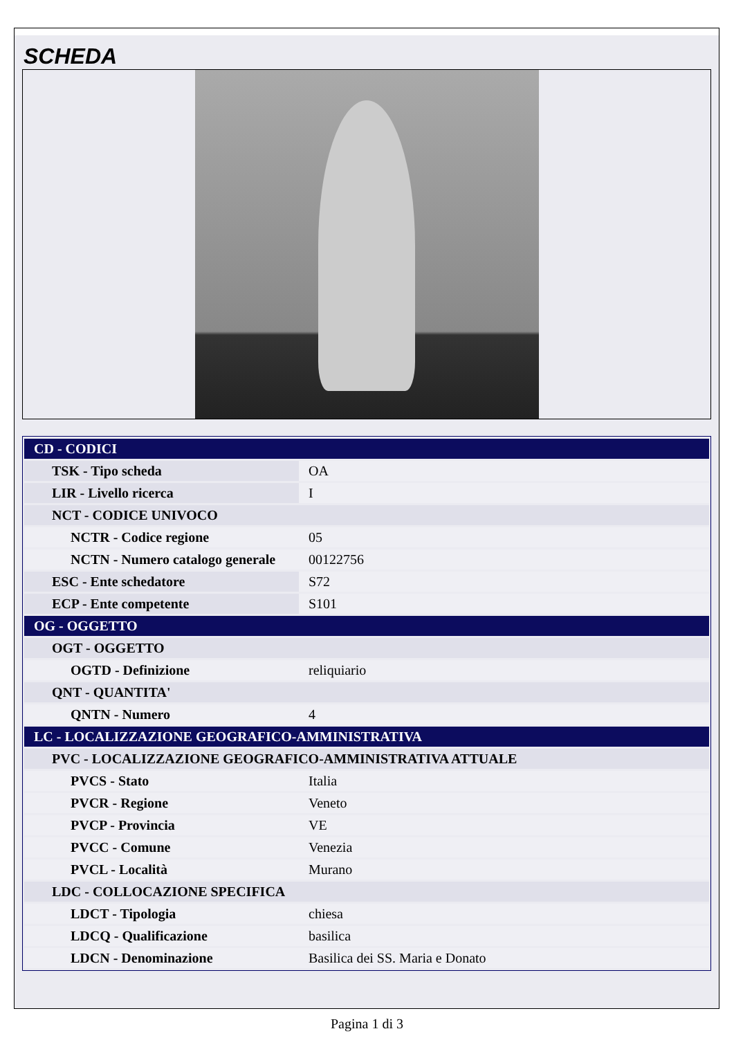SCHEDA
| CD - CODICI | |
| TSK - Tipo scheda | OA |
| LIR - Livello ricerca | I |
| NCT - CODICE UNIVOCO | |
| NCTR - Codice regione | 05 |
| NCTN - Numero catalogo generale | 00122756 |
| ESC - Ente schedatore | S72 |
| ECP - Ente competente | S101 |
| OG - OGGETTO | |
| OGT - OGGETTO | |
| OGTD - Definizione | reliquiario |
| QNT - QUANTITA' | |
| QNTN - Numero | 4 |
| LC - LOCALIZZAZIONE GEOGRAFICO-AMMINISTRATIVA | |
| PVC - LOCALIZZAZIONE GEOGRAFICO-AMMINISTRATIVA ATTUALE | |
| PVCS - Stato | Italia |
| PVCR - Regione | Veneto |
| PVCP - Provincia | VE |
| PVCC - Comune | Venezia |
| PVCL - Località | Murano |
| LDC - COLLOCAZIONE SPECIFICA | |
| LDCT - Tipologia | chiesa |
| LDCQ - Qualificazione | basilica |
| LDCN - Denominazione | Basilica dei SS. Maria e Donato |
Pagina 1 di 3